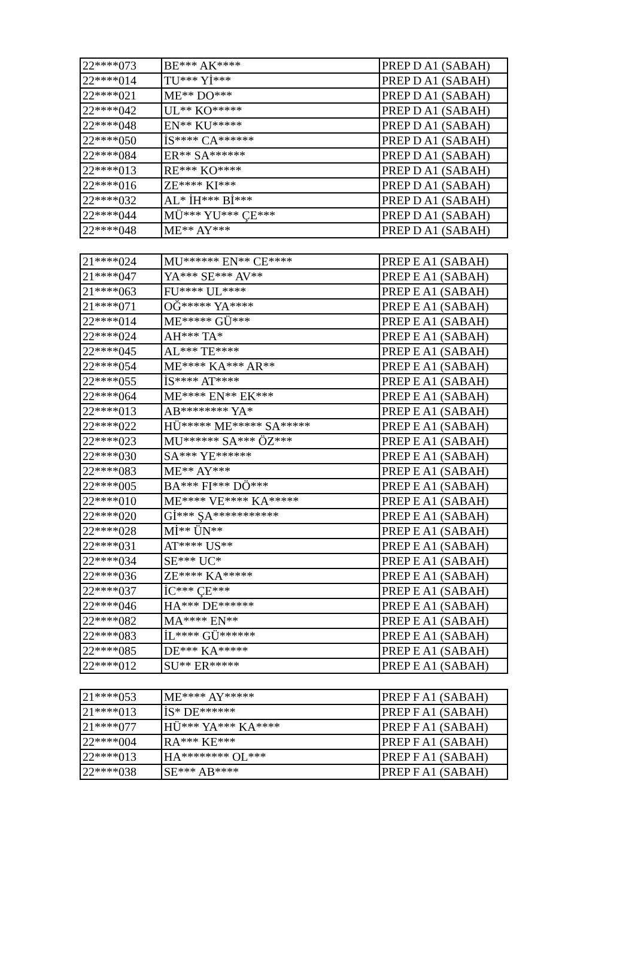| 22****073 | BE*** AK**** | PREP D A1 (SABAH) |
| 22****014 | TU*** Yİ*** | PREP D A1 (SABAH) |
| 22****021 | ME** DO*** | PREP D A1 (SABAH) |
| 22****042 | UL** KO***** | PREP D A1 (SABAH) |
| 22****048 | EN** KU***** | PREP D A1 (SABAH) |
| 22****050 | İS**** CA****** | PREP D A1 (SABAH) |
| 22****084 | ER** SA****** | PREP D A1 (SABAH) |
| 22****013 | RE*** KO**** | PREP D A1 (SABAH) |
| 22****016 | ZE**** KI*** | PREP D A1 (SABAH) |
| 22****032 | AL* İH*** Bİ*** | PREP D A1 (SABAH) |
| 22****044 | MÜ*** YU*** ÇE*** | PREP D A1 (SABAH) |
| 22****048 | ME** AY*** | PREP D A1 (SABAH) |
| 21****024 | MU****** EN** CE**** | PREP E A1 (SABAH) |
| 21****047 | YA*** SE*** AV** | PREP E A1 (SABAH) |
| 21****063 | FU**** UL**** | PREP E A1 (SABAH) |
| 21****071 | OĞ***** YA**** | PREP E A1 (SABAH) |
| 22****014 | ME***** GÜ*** | PREP E A1 (SABAH) |
| 22****024 | AH*** TA* | PREP E A1 (SABAH) |
| 22****045 | AL*** TE**** | PREP E A1 (SABAH) |
| 22****054 | ME**** KA*** AR** | PREP E A1 (SABAH) |
| 22****055 | İS**** AT**** | PREP E A1 (SABAH) |
| 22****064 | ME**** EN** EK*** | PREP E A1 (SABAH) |
| 22****013 | AB******** YA* | PREP E A1 (SABAH) |
| 22****022 | HÜ***** ME***** SA***** | PREP E A1 (SABAH) |
| 22****023 | MU****** SA*** ÖZ*** | PREP E A1 (SABAH) |
| 22****030 | SA*** YE****** | PREP E A1 (SABAH) |
| 22****083 | ME** AY*** | PREP E A1 (SABAH) |
| 22****005 | BA*** FI*** DÖ*** | PREP E A1 (SABAH) |
| 22****010 | ME**** VE**** KA***** | PREP E A1 (SABAH) |
| 22****020 | Gİ*** ŞA*********** | PREP E A1 (SABAH) |
| 22****028 | Mİ** ÜN** | PREP E A1 (SABAH) |
| 22****031 | AT**** US** | PREP E A1 (SABAH) |
| 22****034 | SE*** UC* | PREP E A1 (SABAH) |
| 22****036 | ZE**** KA***** | PREP E A1 (SABAH) |
| 22****037 | İC*** ÇE*** | PREP E A1 (SABAH) |
| 22****046 | HA*** DE****** | PREP E A1 (SABAH) |
| 22****082 | MA**** EN** | PREP E A1 (SABAH) |
| 22****083 | İL**** GÜ****** | PREP E A1 (SABAH) |
| 22****085 | DE*** KA***** | PREP E A1 (SABAH) |
| 22****012 | SU** ER***** | PREP E A1 (SABAH) |
| 21****053 | ME**** AY***** | PREP F A1 (SABAH) |
| 21****013 | İS* DE****** | PREP F A1 (SABAH) |
| 21****077 | HÜ*** YA*** KA**** | PREP F A1 (SABAH) |
| 22****004 | RA*** KE*** | PREP F A1 (SABAH) |
| 22****013 | HA******** OL*** | PREP F A1 (SABAH) |
| 22****038 | SE*** AB**** | PREP F A1 (SABAH) |